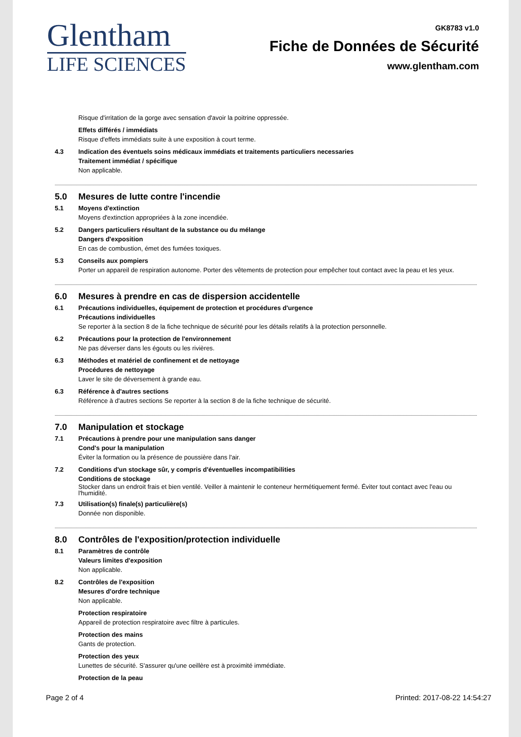Glentham
LIFE SCIENCES
GK8783 v1.0
Fiche de Données de Sécurité
www.glentham.com
Risque d'irritation de la gorge avec sensation d'avoir la poitrine oppressée.
Effets différés / immédiats
Risque d'effets immédiats suite à une exposition à court terme.
4.3 Indication des éventuels soins médicaux immédiats et traitements particuliers necessaries
Traitement immédiat / spécifique
Non applicable.
5.0 Mesures de lutte contre l'incendie
5.1 Moyens d'extinction
Moyens d'extinction appropriées à la zone incendiée.
5.2 Dangers particuliers résultant de la substance ou du mélange
Dangers d'exposition
En cas de combustion, émet des fumées toxiques.
5.3 Conseils aux pompiers
Porter un appareil de respiration autonome. Porter des vêtements de protection pour empêcher tout contact avec la peau et les yeux.
6.0 Mesures à prendre en cas de dispersion accidentelle
6.1 Précautions individuelles, équipement de protection et procédures d'urgence
Précautions individuelles
Se reporter à la section 8 de la fiche technique de sécurité pour les détails relatifs à la protection personnelle.
6.2 Précautions pour la protection de l'environnement
Ne pas déverser dans les égouts ou les rivières.
6.3 Méthodes et matériel de confinement et de nettoyage
Procédures de nettoyage
Laver le site de déversement à grande eau.
6.3 Référence à d'autres sections
Référence à d'autres sections Se reporter à la section 8 de la fiche technique de sécurité.
7.0 Manipulation et stockage
7.1 Précautions à prendre pour une manipulation sans danger
Cond's pour la manipulation
Éviter la formation ou la présence de poussière dans l'air.
7.2 Conditions d'un stockage sûr, y compris d'éventuelles incompatibilities
Conditions de stockage
Stocker dans un endroit frais et bien ventilé. Veiller à maintenir le conteneur hermétiquement fermé. Éviter tout contact avec l'eau ou l'humidité.
7.3 Utilisation(s) finale(s) particulière(s)
Donnée non disponible.
8.0 Contrôles de l'exposition/protection individuelle
8.1 Paramètres de contrôle
Valeurs limites d'exposition
Non applicable.
8.2 Contrôles de l'exposition
Mesures d'ordre technique
Non applicable.
Protection respiratoire
Appareil de protection respiratoire avec filtre à particules.
Protection des mains
Gants de protection.
Protection des yeux
Lunettes de sécurité. S'assurer qu'une oeillère est à proximité immédiate.
Protection de la peau
Page 2 of 4 Printed: 2017-08-22 14:54:27